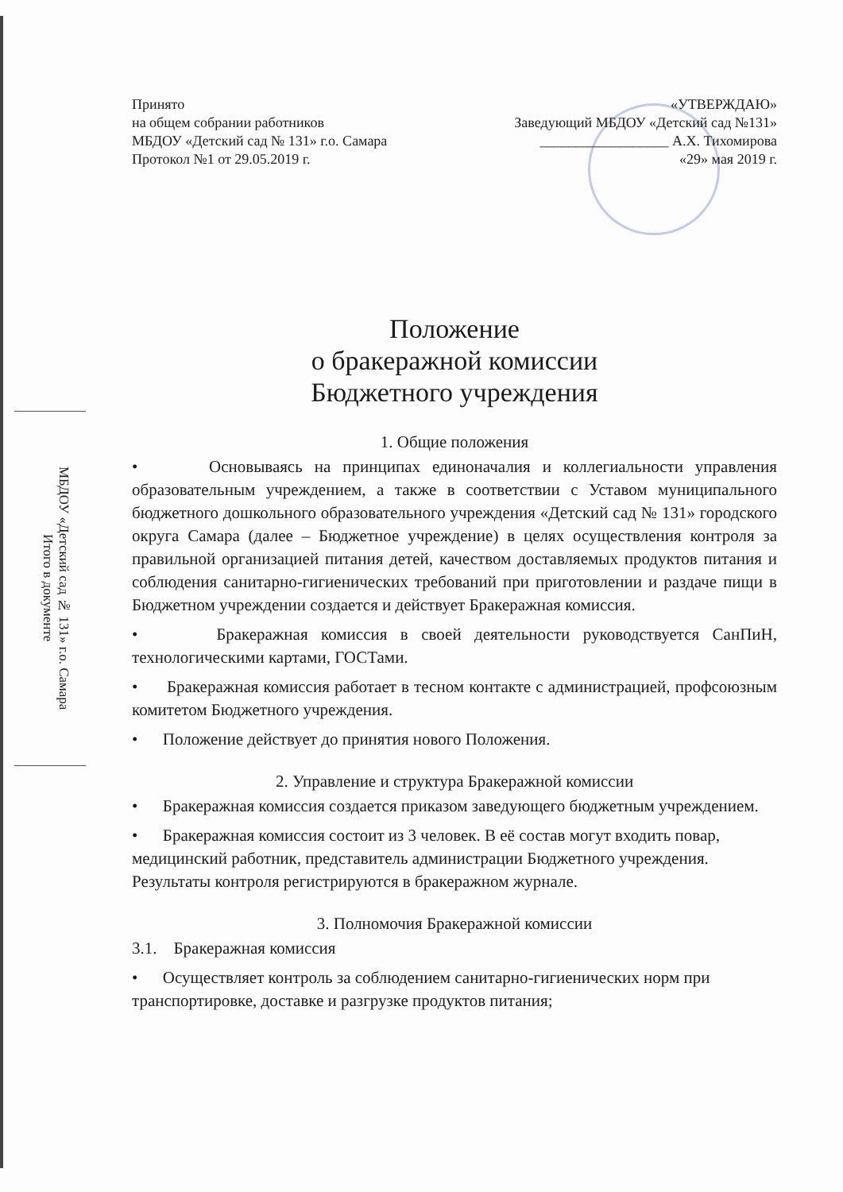МБДОУ «Детский сад № 131» г.о. Самара
Итого в документе
Принято
на общем собрании работников
МБДОУ «Детский сад № 131» г.о. Самара
Протокол №1 от 29.05.2019 г.
«УТВЕРЖДАЮ»
Заведующий МБДОУ «Детский сад №131»
__________________ А.Х. Тихомирова
«29» мая 2019 г.
Положение
о бракеражной комиссии
Бюджетного учреждения
1. Общие положения
• Основываясь на принципах единоначалия и коллегиальности управления образовательным учреждением, а также в соответствии с Уставом муниципального бюджетного дошкольного образовательного учреждения «Детский сад № 131» городского округа Самара (далее – Бюджетное учреждение) в целях осуществления контроля за правильной организацией питания детей, качеством доставляемых продуктов питания и соблюдения санитарно-гигиенических требований при приготовлении и раздаче пищи в Бюджетном учреждении создается и действует Бракеражная комиссия.
• Бракеражная комиссия в своей деятельности руководствуется СанПиН, технологическими картами, ГОСТами.
• Бракеражная комиссия работает в тесном контакте с администрацией, профсоюзным комитетом Бюджетного учреждения.
• Положение действует до принятия нового Положения.
2. Управление и структура Бракеражной комиссии
• Бракеражная комиссия создается приказом заведующего бюджетным учреждением.
• Бракеражная комиссия состоит из 3 человек. В её состав могут входить повар, медицинский работник, представитель администрации Бюджетного учреждения. Результаты контроля регистрируются в бракеражном журнале.
3. Полномочия Бракеражной комиссии
3.1. Бракеражная комиссия
• Осуществляет контроль за соблюдением санитарно-гигиенических норм при транспортировке, доставке и разгрузке продуктов питания;